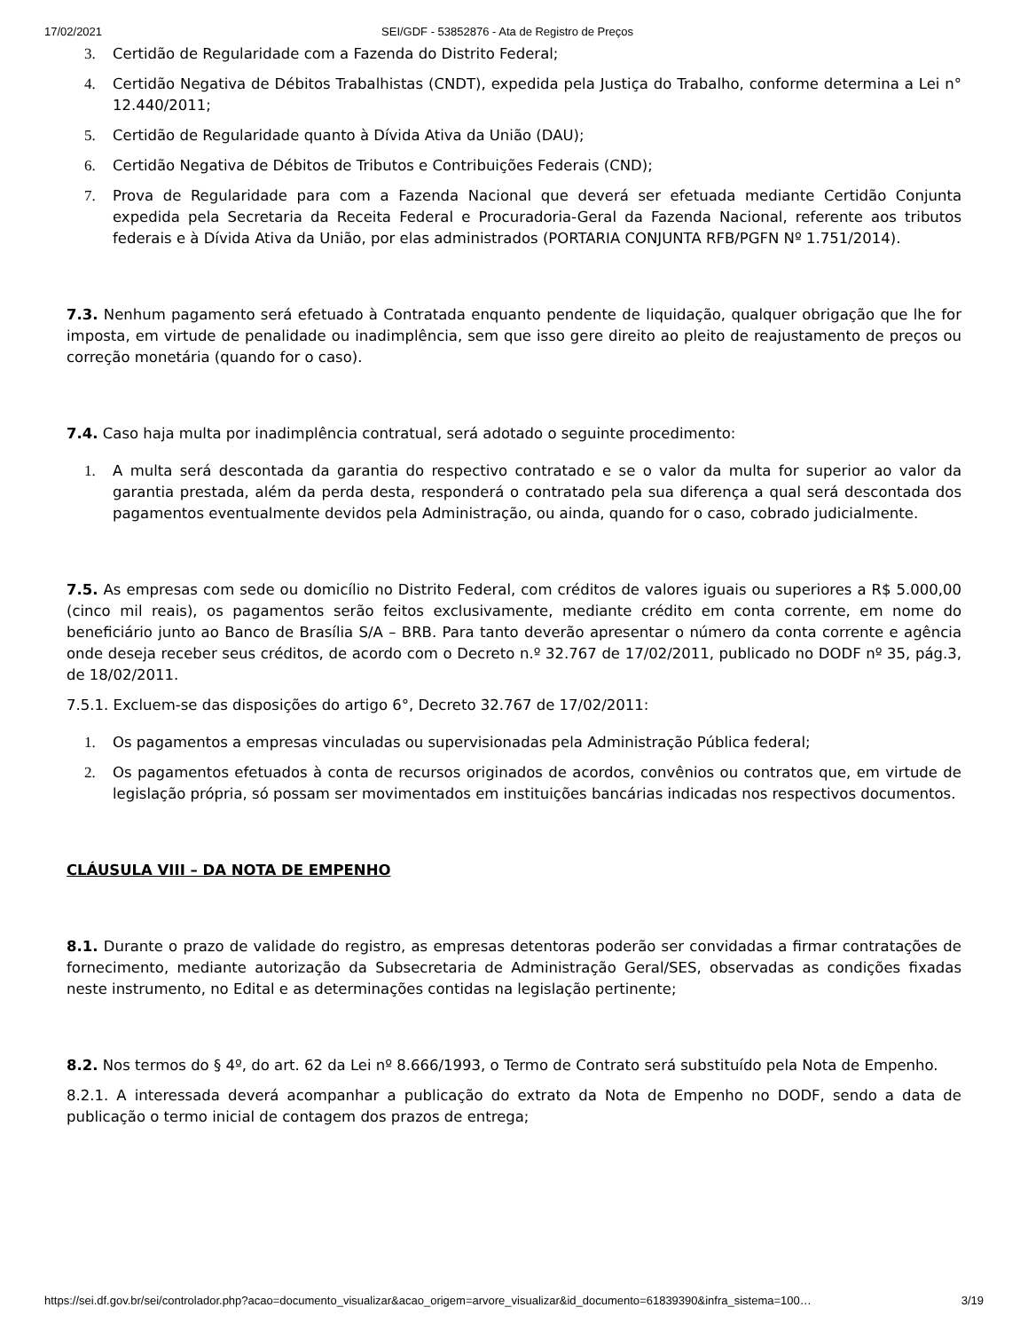17/02/2021 SEI/GDF - 53852876 - Ata de Registro de Preços
3. Certidão de Regularidade com a Fazenda do Distrito Federal;
4. Certidão Negativa de Débitos Trabalhistas (CNDT), expedida pela Justiça do Trabalho, conforme determina a Lei n° 12.440/2011;
5. Certidão de Regularidade quanto à Dívida Ativa da União (DAU);
6. Certidão Negativa de Débitos de Tributos e Contribuições Federais (CND);
7. Prova de Regularidade para com a Fazenda Nacional que deverá ser efetuada mediante Certidão Conjunta expedida pela Secretaria da Receita Federal e Procuradoria-Geral da Fazenda Nacional, referente aos tributos federais e à Dívida Ativa da União, por elas administrados (PORTARIA CONJUNTA RFB/PGFN Nº 1.751/2014).
7.3. Nenhum pagamento será efetuado à Contratada enquanto pendente de liquidação, qualquer obrigação que lhe for imposta, em virtude de penalidade ou inadimplência, sem que isso gere direito ao pleito de reajustamento de preços ou correção monetária (quando for o caso).
7.4. Caso haja multa por inadimplência contratual, será adotado o seguinte procedimento:
1. A multa será descontada da garantia do respectivo contratado e se o valor da multa for superior ao valor da garantia prestada, além da perda desta, responderá o contratado pela sua diferença a qual será descontada dos pagamentos eventualmente devidos pela Administração, ou ainda, quando for o caso, cobrado judicialmente.
7.5. As empresas com sede ou domicílio no Distrito Federal, com créditos de valores iguais ou superiores a R$ 5.000,00 (cinco mil reais), os pagamentos serão feitos exclusivamente, mediante crédito em conta corrente, em nome do beneficiário junto ao Banco de Brasília S/A – BRB. Para tanto deverão apresentar o número da conta corrente e agência onde deseja receber seus créditos, de acordo com o Decreto n.º 32.767 de 17/02/2011, publicado no DODF nº 35, pág.3, de 18/02/2011.
7.5.1. Excluem-se das disposições do artigo 6°, Decreto 32.767 de 17/02/2011:
1. Os pagamentos a empresas vinculadas ou supervisionadas pela Administração Pública federal;
2. Os pagamentos efetuados à conta de recursos originados de acordos, convênios ou contratos que, em virtude de legislação própria, só possam ser movimentados em instituições bancárias indicadas nos respectivos documentos.
CLÁUSULA VIII – DA NOTA DE EMPENHO
8.1. Durante o prazo de validade do registro, as empresas detentoras poderão ser convidadas a firmar contratações de fornecimento, mediante autorização da Subsecretaria de Administração Geral/SES, observadas as condições fixadas neste instrumento, no Edital e as determinações contidas na legislação pertinente;
8.2. Nos termos do § 4º, do art. 62 da Lei nº 8.666/1993, o Termo de Contrato será substituído pela Nota de Empenho.
8.2.1. A interessada deverá acompanhar a publicação do extrato da Nota de Empenho no DODF, sendo a data de publicação o termo inicial de contagem dos prazos de entrega;
https://sei.df.gov.br/sei/controlador.php?acao=documento_visualizar&acao_origem=arvore_visualizar&id_documento=61839390&infra_sistema=100… 3/19